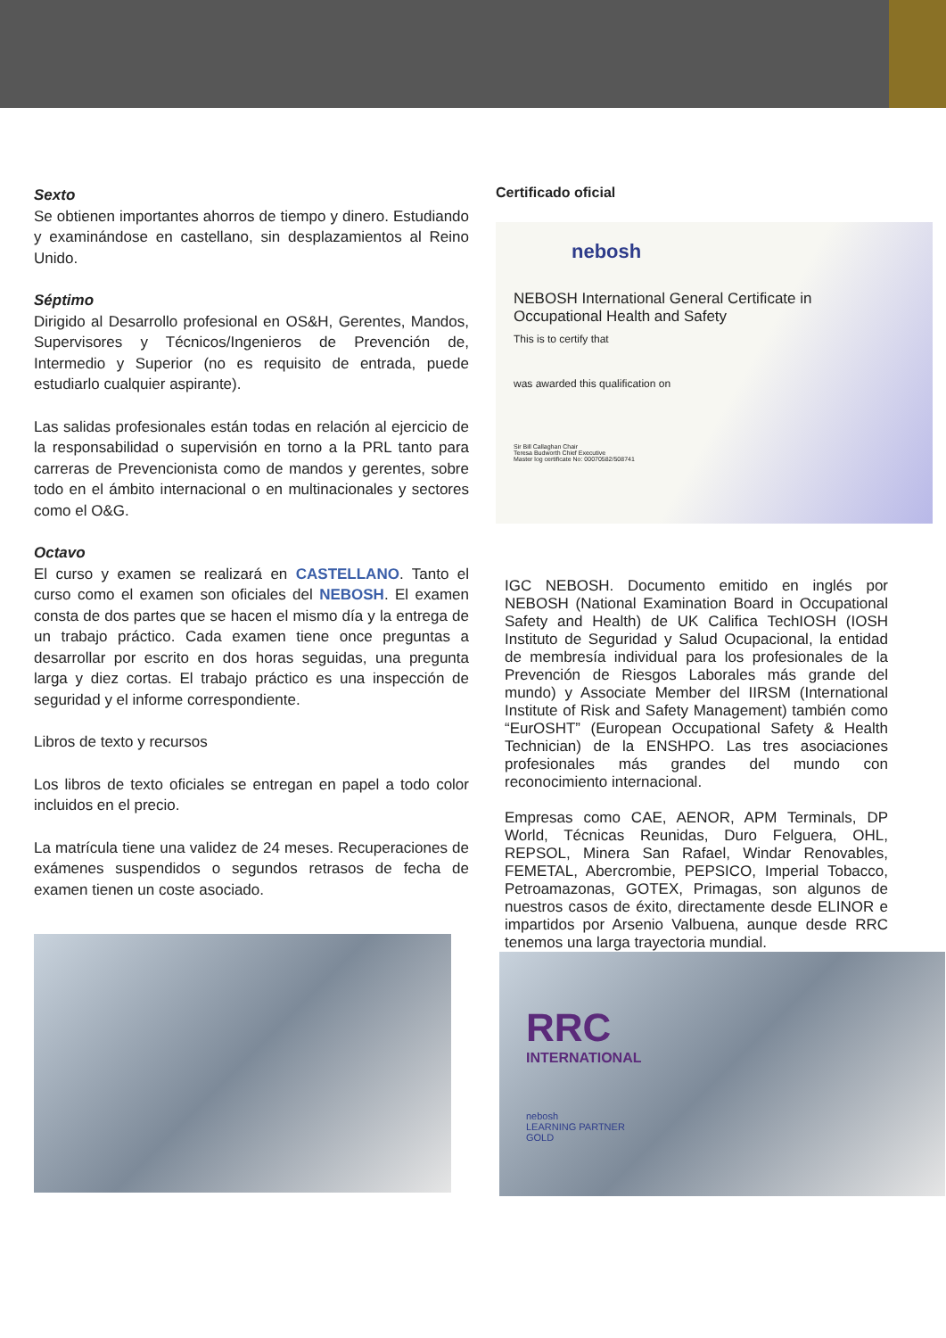Sexto
Se obtienen importantes ahorros de tiempo y dinero. Estudiando y examinándose en castellano, sin desplazamientos al Reino Unido.
Séptimo
Dirigido al Desarrollo profesional en OS&H, Gerentes, Mandos, Supervisores y Técnicos/Ingenieros de Prevención de, Intermedio y Superior (no es requisito de entrada, puede estudiarlo cualquier aspirante).
Las salidas profesionales están todas en relación al ejercicio de la responsabilidad o supervisión en torno a la PRL tanto para carreras de Prevencionista como de mandos y gerentes, sobre todo en el ámbito internacional o en multinacionales y sectores como el O&G.
Octavo
El curso y examen se realizará en CASTELLANO. Tanto el curso como el examen son oficiales del NEBOSH. El examen consta de dos partes que se hacen el mismo día y la entrega de un trabajo práctico. Cada examen tiene once preguntas a desarrollar por escrito en dos horas seguidas, una pregunta larga y diez cortas. El trabajo práctico es una inspección de seguridad y el informe correspondiente.
Libros de texto y recursos
Los libros de texto oficiales se entregan en papel a todo color incluidos en el precio.
La matrícula tiene una validez de 24 meses. Recuperaciones de exámenes suspendidos o segundos retrasos de fecha de examen tienen un coste asociado.
Certificado oficial
nebosh
NEBOSH International General Certificate in
Occupational Health and Safety
This is to certify that
was awarded this qualification on
Sir Bill Callaghan Chair
Teresa Budworth Chief Executive
Master log certificate No: 00070582/508741
IGC NEBOSH. Documento emitido en inglés por NEBOSH (National Examination Board in Occupational Safety and Health) de UK Califica TechIOSH (IOSH Instituto de Seguridad y Salud Ocupacional, la entidad de membresía individual para los profesionales de la Prevención de Riesgos Laborales más grande del mundo) y Associate Member del IIRSM (International Institute of Risk and Safety Management) también como “EurOSHT” (European Occupational Safety & Health Technician) de la ENSHPO. Las tres asociaciones profesionales más grandes del mundo con reconocimiento internacional.
Empresas como CAE, AENOR, APM Terminals, DP World, Técnicas Reunidas, Duro Felguera, OHL, REPSOL, Minera San Rafael, Windar Renovables, FEMETAL, Abercrombie, PEPSICO, Imperial Tobacco, Petroamazonas, GOTEX, Primagas, son algunos de nuestros casos de éxito, directamente desde ELINOR e impartidos por Arsenio Valbuena, aunque desde RRC tenemos una larga trayectoria mundial.
RRC
INTERNATIONAL
nebosh
LEARNING PARTNER
GOLD